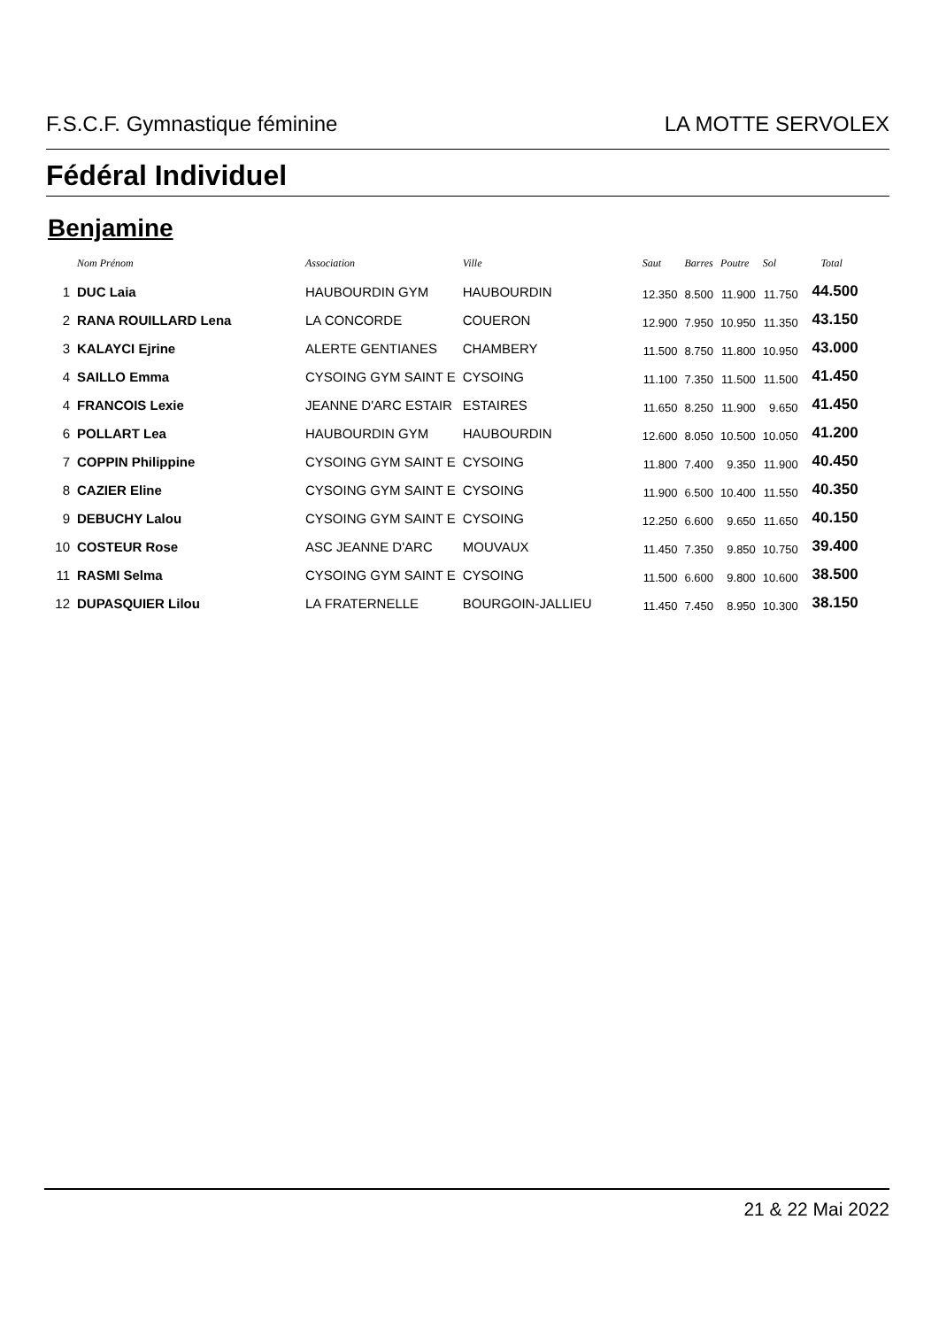F.S.C.F. Gymnastique féminine LA MOTTE SERVOLEX
Fédéral Individuel
Benjamine
| | Nom Prénom | Association | Ville | Saut | Barres | Poutre | Sol | Total |
| --- | --- | --- | --- | --- | --- | --- | --- | --- |
| 1 | DUC Laia | HAUBOURDIN GYM | HAUBOURDIN | 12.350 | 8.500 | 11.900 | 11.750 | 44.500 |
| 2 | RANA ROUILLARD Lena | LA CONCORDE | COUERON | 12.900 | 7.950 | 10.950 | 11.350 | 43.150 |
| 3 | KALAYCI Ejrine | ALERTE GENTIANES | CHAMBERY | 11.500 | 8.750 | 11.800 | 10.950 | 43.000 |
| 4 | SAILLO Emma | CYSOING GYM SAINT E | CYSOING | 11.100 | 7.350 | 11.500 | 11.500 | 41.450 |
| 4 | FRANCOIS Lexie | JEANNE D'ARC ESTAIR | ESTAIRES | 11.650 | 8.250 | 11.900 | 9.650 | 41.450 |
| 6 | POLLART Lea | HAUBOURDIN GYM | HAUBOURDIN | 12.600 | 8.050 | 10.500 | 10.050 | 41.200 |
| 7 | COPPIN Philippine | CYSOING GYM SAINT E | CYSOING | 11.800 | 7.400 | 9.350 | 11.900 | 40.450 |
| 8 | CAZIER Eline | CYSOING GYM SAINT E | CYSOING | 11.900 | 6.500 | 10.400 | 11.550 | 40.350 |
| 9 | DEBUCHY Lalou | CYSOING GYM SAINT E | CYSOING | 12.250 | 6.600 | 9.650 | 11.650 | 40.150 |
| 10 | COSTEUR Rose | ASC JEANNE D'ARC | MOUVAUX | 11.450 | 7.350 | 9.850 | 10.750 | 39.400 |
| 11 | RASMI Selma | CYSOING GYM SAINT E | CYSOING | 11.500 | 6.600 | 9.800 | 10.600 | 38.500 |
| 12 | DUPASQUIER Lilou | LA FRATERNELLE | BOURGOIN-JALLIEU | 11.450 | 7.450 | 8.950 | 10.300 | 38.150 |
21 & 22 Mai 2022